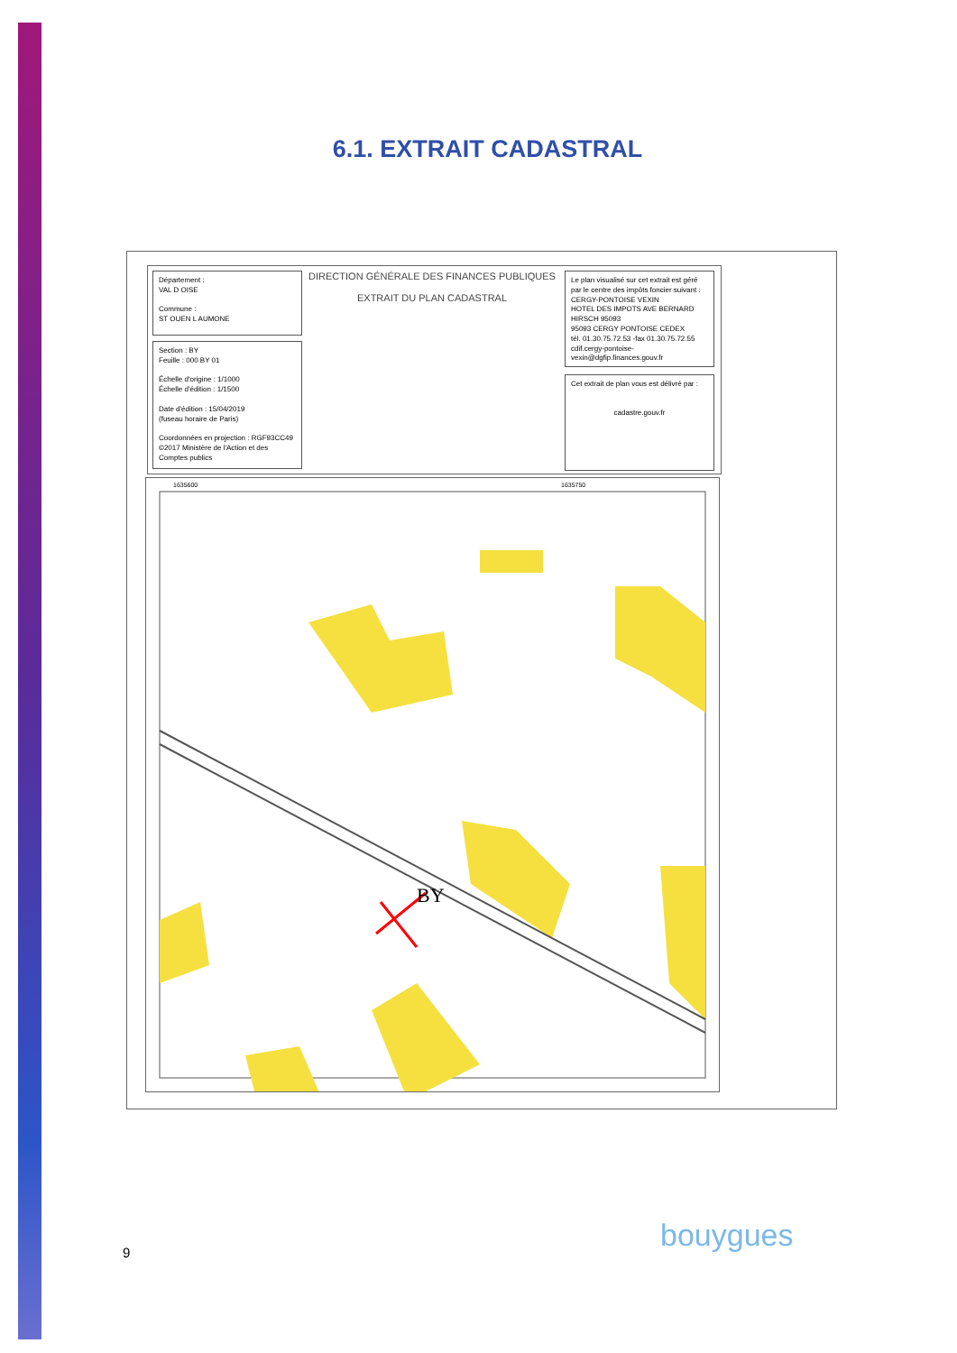6.1. EXTRAIT CADASTRAL
Département :
VAL D OISE
Commune :
ST OUEN L AUMONE
Section : BY
Feuille : 000 BY 01
Échelle d'origine : 1/1000
Échelle d'édition : 1/1500
Date d'édition : 15/04/2019
(fuseau horaire de Paris)
Coordonnées en projection : RGF93CC49
©2017 Ministère de l'Action et des Comptes publics
DIRECTION GÉNÉRALE DES FINANCES PUBLIQUES
EXTRAIT DU PLAN CADASTRAL
Le plan visualisé sur cet extrait est géré par le centre des impôts foncier suivant :
CERGY-PONTOISE VEXIN
HOTEL DES IMPOTS AVE BERNARD HIRSCH 95093
95093 CERGY PONTOISE CEDEX
tél. 01.30.75.72.53 -fax 01.30.75.72.55
cdif.cergy-pontoise-vexin@dgfip.finances.gouv.fr
Cet extrait de plan vous est délivré par :
cadastre.gouv.fr
1635600
1635750
BY
9 bouygues